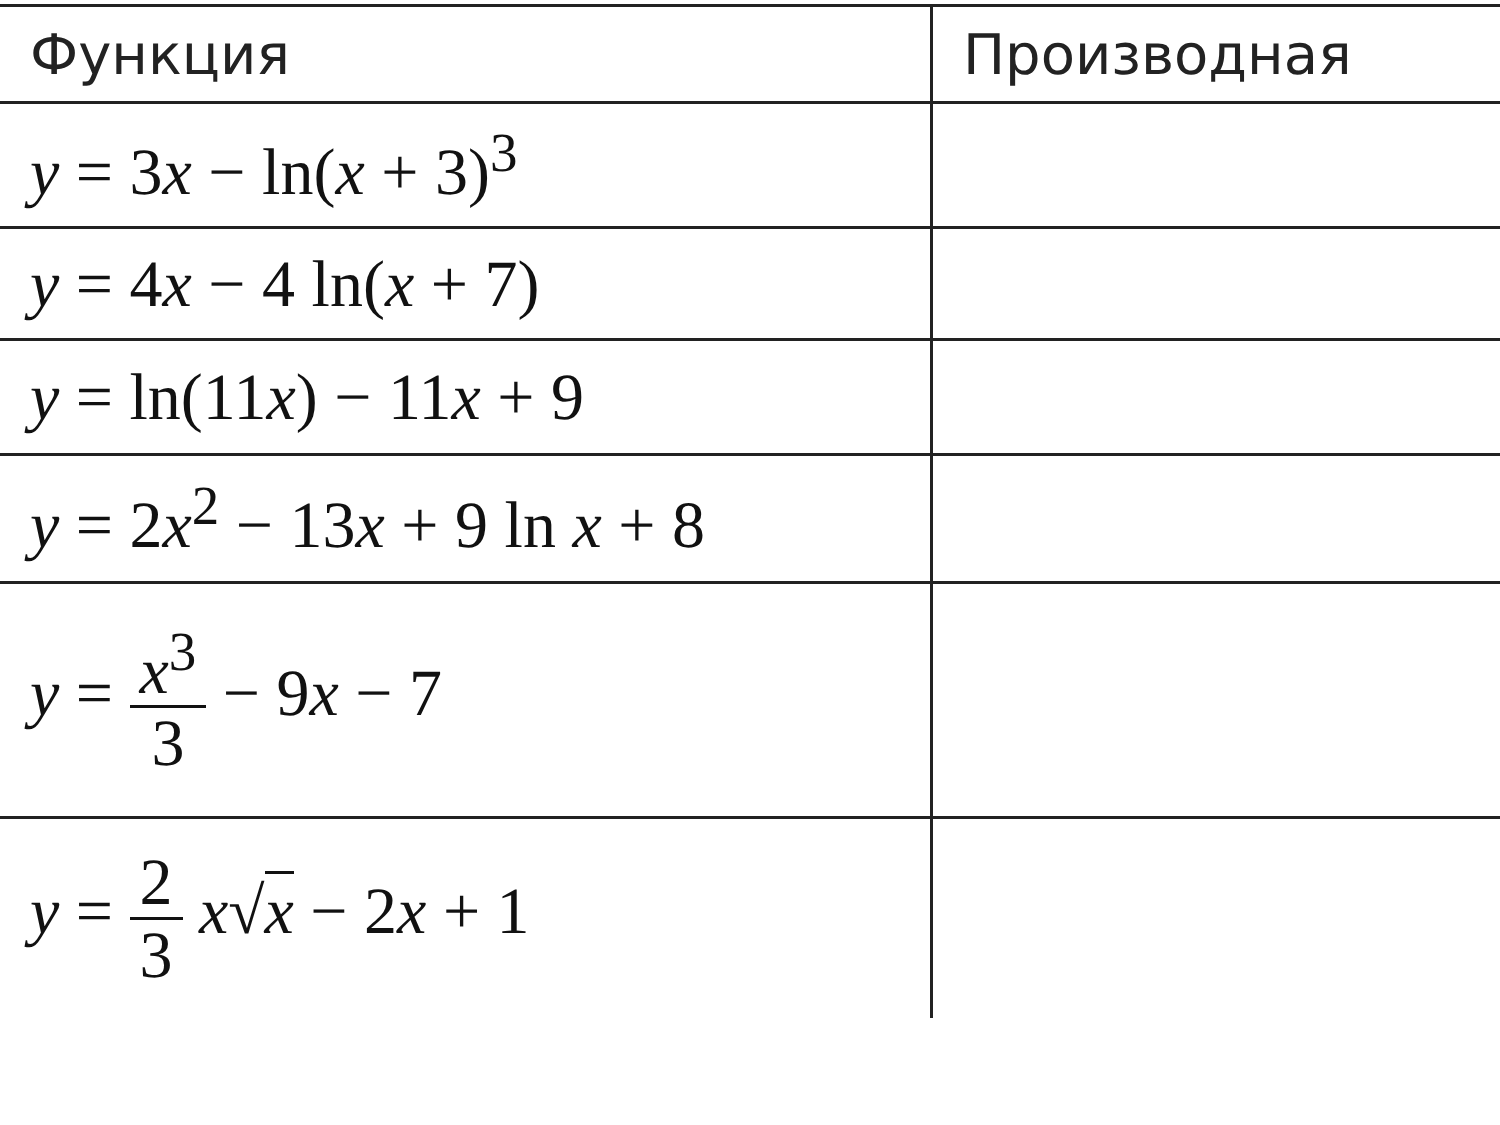| Функция | Производная |
| --- | --- |
| y = 3 x − ln( x + 3)<sup>3</sup> | |
| y = 4 x − 4 ln( x + 7) | |
| y = ln(11 x ) − 11 x + 9 | |
| y = 2 x<sup>2</sup> − 13 x + 9 ln x + 8 | |
| y = x<sup>3</sup> 3 − 9 x − 7 | |
| y = 2 3 x √ x − 2 x + 1 | |